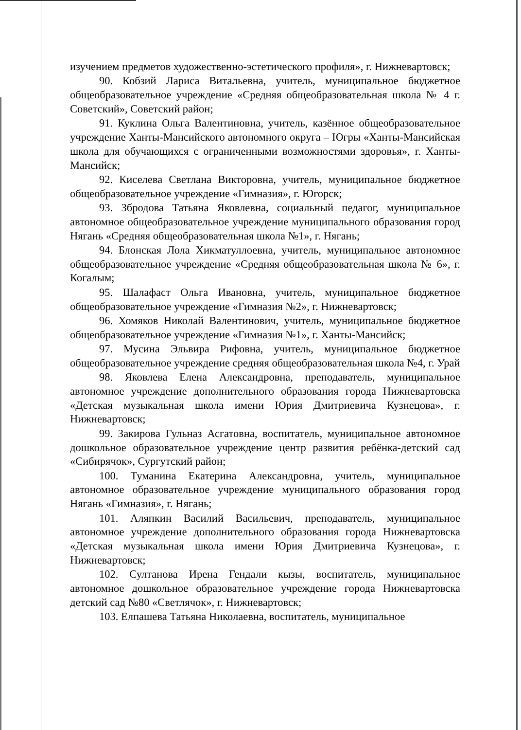изучением предметов художественно-эстетического профиля», г. Нижневартовск;
90. Кобзий Лариса Витальевна, учитель, муниципальное бюджетное общеобразовательное учреждение «Средняя общеобразовательная школа № 4 г. Советский», Советский район;
91. Куклина Ольга Валентиновна, учитель, казённое общеобразовательное учреждение Ханты-Мансийского автономного округа – Югры «Ханты-Мансийская школа для обучающихся с ограниченными возможностями здоровья», г. Ханты-Мансийск;
92. Киселева Светлана Викторовна, учитель, муниципальное бюджетное общеобразовательное учреждение «Гимназия», г. Югорск;
93. Збродова Татьяна Яковлевна, социальный педагог, муниципальное автономное общеобразовательное учреждение муниципального образования город Нягань «Средняя общеобразовательная школа №1», г. Нягань;
94. Блонская Лола Хикматуллоевна, учитель, муниципальное автономное общеобразовательное учреждение «Средняя общеобразовательная школа № 6», г. Когалым;
95. Шалафаст Ольга Ивановна, учитель, муниципальное бюджетное общеобразовательное учреждение «Гимназия №2», г. Нижневартовск;
96. Хомяков Николай Валентинович, учитель, муниципальное бюджетное общеобразовательное учреждение «Гимназия №1», г. Ханты-Мансийск;
97. Мусина Эльвира Рифовна, учитель, муниципальное бюджетное общеобразовательное учреждение средняя общеобразовательная школа №4, г. Урай
98. Яковлева Елена Александровна, преподаватель, муниципальное автономное учреждение дополнительного образования города Нижневартовска «Детская музыкальная школа имени Юрия Дмитриевича Кузнецова», г. Нижневартовск;
99. Закирова Гульназ Асгатовна, воспитатель, муниципальное автономное дошкольное образовательное учреждение центр развития ребёнка-детский сад «Сибирячок», Сургутский район;
100. Туманина Екатерина Александровна, учитель, муниципальное автономное образовательное учреждение муниципального образования город Нягань «Гимназия», г. Нягань;
101. Аляпкин Василий Васильевич, преподаватель, муниципальное автономное учреждение дополнительного образования города Нижневартовска «Детская музыкальная школа имени Юрия Дмитриевича Кузнецова», г. Нижневартовск;
102. Султанова Ирена Гендали кызы, воспитатель, муниципальное автономное дошкольное образовательное учреждение города Нижневартовска детский сад №80 «Светлячок», г. Нижневартовск;
103. Елпашева Татьяна Николаевна, воспитатель, муниципальное